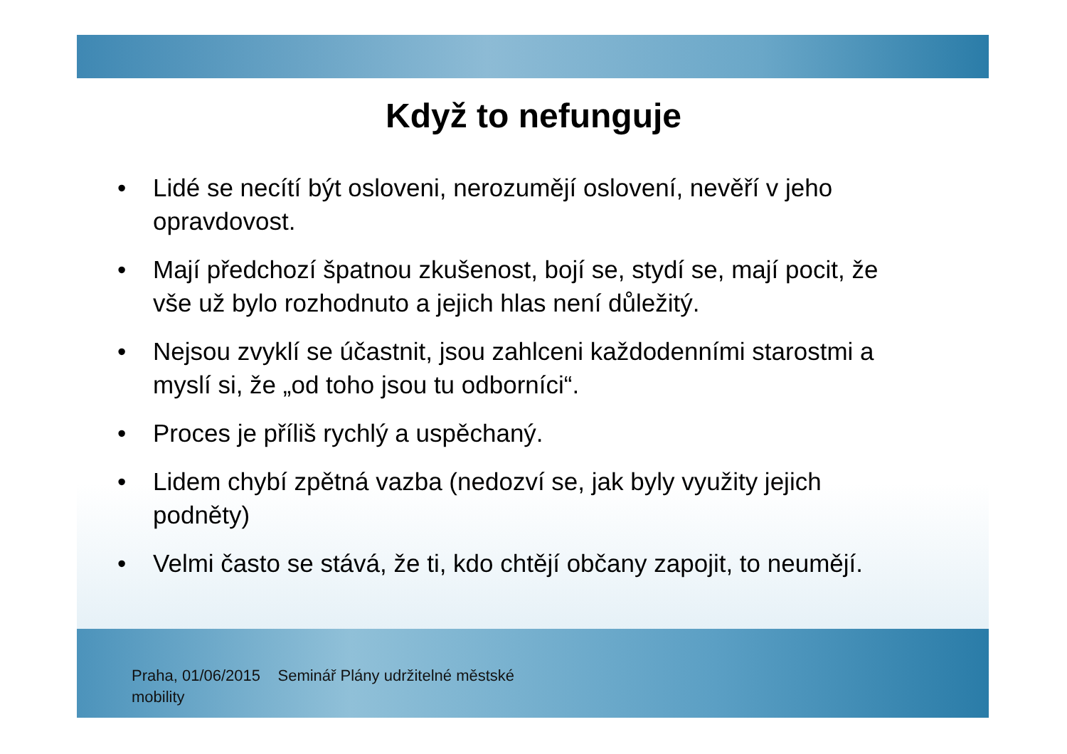Když to nefunguje
• Lidé se necítí být osloveni, nerozumějí oslovení, nevěří v jeho opravdovost.
• Mají předchozí špatnou zkušenost, bojí se, stydí se, mají pocit, že vše už bylo rozhodnuto a jejich hlas není důležitý.
• Nejsou zvyklí se účastnit, jsou zahlceni každodenními starostmi a myslí si, že „od toho jsou tu odborníci“.
• Proces je příliš rychlý a uspěchaný.
• Lidem chybí zpětná vazba (nedozví se, jak byly využity jejich podněty)
• Velmi často se stává, že ti, kdo chtějí občany zapojit, to neumějí.
Praha, 01/06/2015 Seminář Plány udržitelné městské mobility